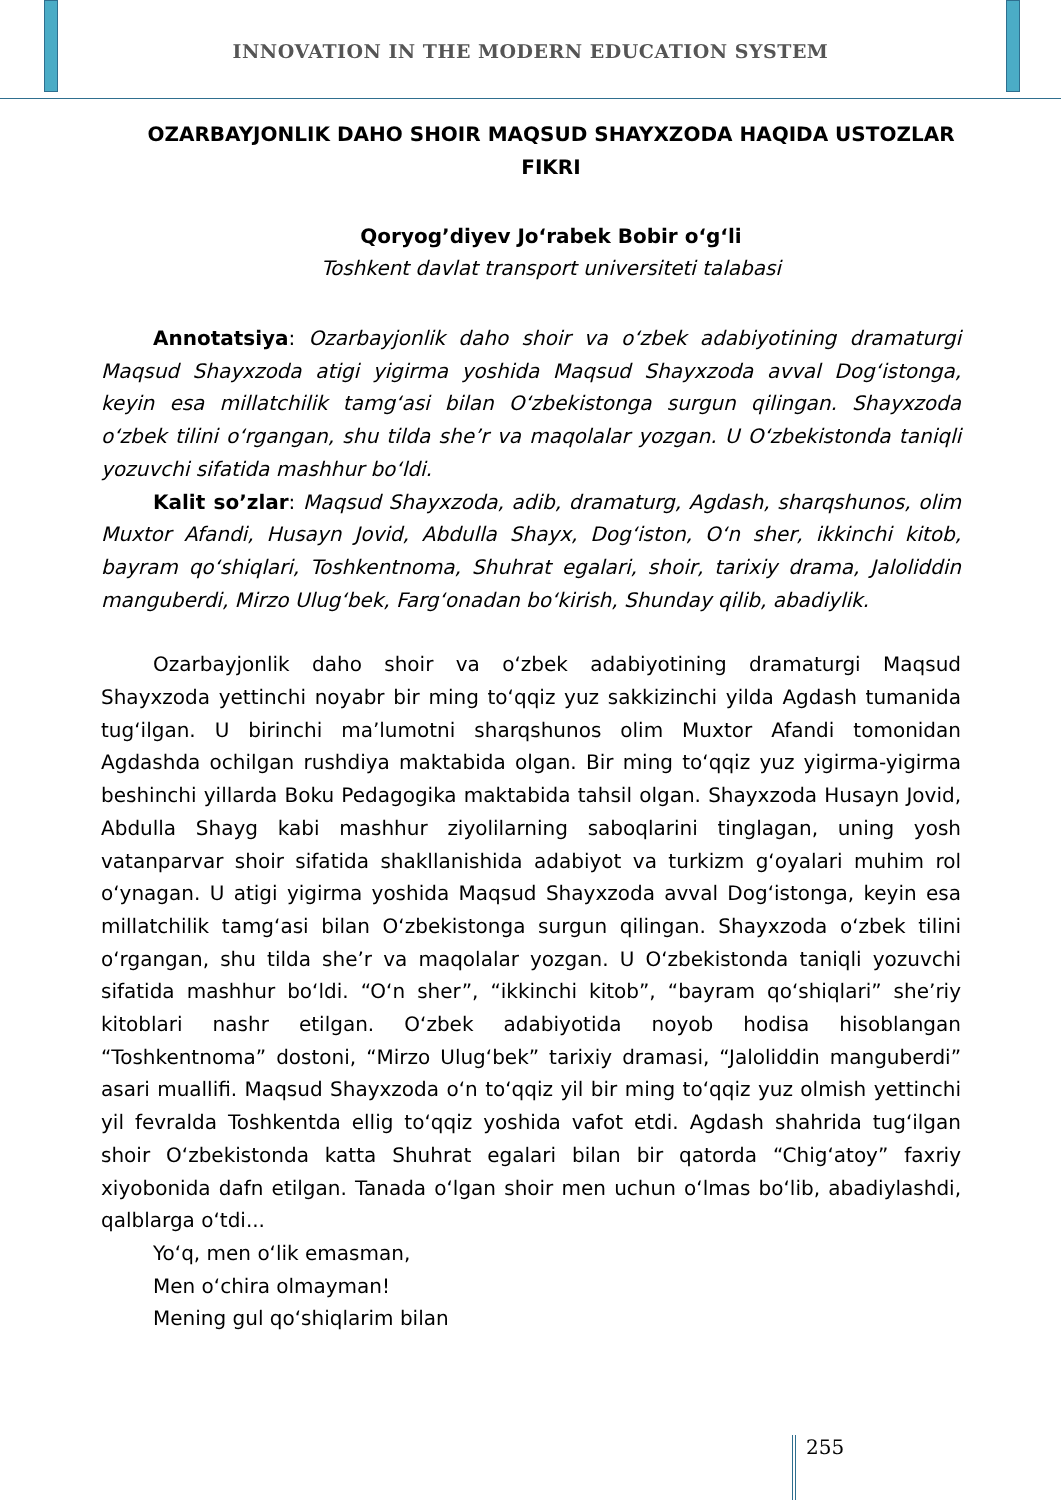INNOVATION IN THE MODERN EDUCATION SYSTEM
OZARBAYJONLIK DAHO SHOIR MAQSUD SHAYXZODA HAQIDA USTOZLAR FIKRI
Qoryog’diyev Jo‘rabek Bobir o‘g‘li
Toshkent davlat transport universiteti talabasi
Annotatsiya: Ozarbayjonlik daho shoir va o‘zbek adabiyotining dramaturgi Maqsud Shayxzoda atigi yigirma yoshida Maqsud Shayxzoda avval Dog‘istonga, keyin esa millatchilik tamg‘asi bilan O‘zbekistonga surgun qilingan. Shayxzoda o‘zbek tilini o‘rgangan, shu tilda she’r va maqolalar yozgan. U O‘zbekistonda taniqli yozuvchi sifatida mashhur bo‘ldi.
Kalit so’zlar: Maqsud Shayxzoda, adib, dramaturg, Agdash, sharqshunos, olim Muxtor Afandi, Husayn Jovid, Abdulla Shayx, Dog‘iston, O‘n sher, ikkinchi kitob, bayram qo‘shiqlari, Toshkentnoma, Shuhrat egalari, shoir, tarixiy drama, Jaloliddin manguberdi, Mirzo Ulug‘bek, Farg‘onadan bo‘kirish, Shunday qilib, abadiylik.
Ozarbayjonlik daho shoir va o‘zbek adabiyotining dramaturgi Maqsud Shayxzoda yettinchi noyabr bir ming to‘qqiz yuz sakkizinchi yilda Agdash tumanida tug‘ilgan. U birinchi ma’lumotni sharqshunos olim Muxtor Afandi tomonidan Agdashda ochilgan rushdiya maktabida olgan. Bir ming to‘qqiz yuz yigirma-yigirma beshinchi yillarda Boku Pedagogika maktabida tahsil olgan. Shayxzoda Husayn Jovid, Abdulla Shayg kabi mashhur ziyolilarning saboqlarini tinglagan, uning yosh vatanparvar shoir sifatida shakllanishida adabiyot va turkizm g‘oyalari muhim rol o‘ynagan. U atigi yigirma yoshida Maqsud Shayxzoda avval Dog‘istonga, keyin esa millatchilik tamg‘asi bilan O‘zbekistonga surgun qilingan. Shayxzoda o‘zbek tilini o‘rgangan, shu tilda she’r va maqolalar yozgan. U O‘zbekistonda taniqli yozuvchi sifatida mashhur bo‘ldi. “O‘n sher”, “ikkinchi kitob”, “bayram qo‘shiqlari” she’riy kitoblari nashr etilgan. O‘zbek adabiyotida noyob hodisa hisoblangan “Toshkentnoma” dostoni, “Mirzo Ulug‘bek” tarixiy dramasi, “Jaloliddin manguberdi” asari muallifi. Maqsud Shayxzoda o‘n to‘qqiz yil bir ming to‘qqiz yuz olmish yettinchi yil fevralda Toshkentda ellig to‘qqiz yoshida vafot etdi. Agdash shahrida tug‘ilgan shoir O‘zbekistonda katta Shuhrat egalari bilan bir qatorda “Chig‘atoy” faxriy xiyobonida dafn etilgan. Tanada o‘lgan shoir men uchun o‘lmas bo‘lib, abadiylashdi, qalblarga o‘tdi...
Yo‘q, men o‘lik emasman,
Men o‘chira olmayman!
Mening gul qo‘shiqlarim bilan
255